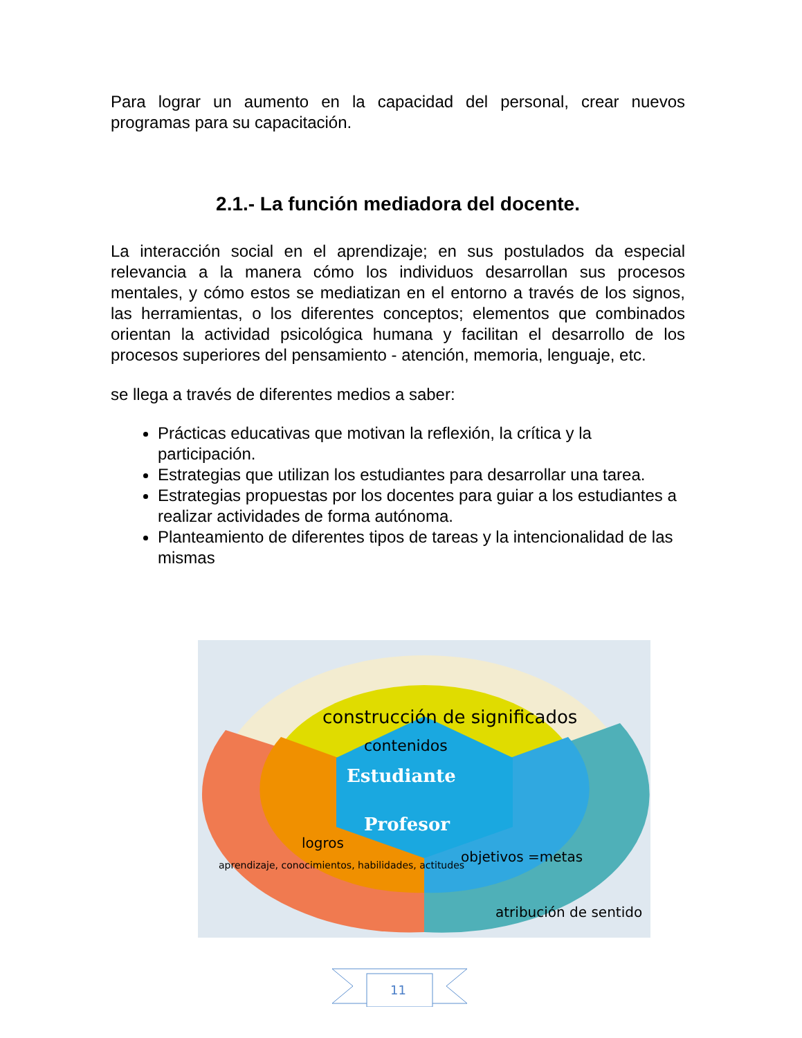Para lograr un aumento en la capacidad del personal, crear nuevos programas para su capacitación.
2.1.- La función mediadora del docente.
La interacción social en el aprendizaje; en sus postulados da especial relevancia a la manera cómo los individuos desarrollan sus procesos mentales, y cómo estos se mediatizan en el entorno a través de los signos, las herramientas, o los diferentes conceptos; elementos que combinados orientan la actividad psicológica humana y facilitan el desarrollo de los procesos superiores del pensamiento - atención, memoria, lenguaje, etc.
se llega a través de diferentes medios a saber:
Prácticas educativas que motivan la reflexión, la crítica y la participación.
Estrategias que utilizan los estudiantes para desarrollar una tarea.
Estrategias propuestas por los docentes para guiar a los estudiantes a realizar actividades de forma autónoma.
Planteamiento de diferentes tipos de tareas y la intencionalidad de las mismas
construcción de significados
contenidos
Estudiante
Profesor
logros
objetivos =metas
aprendizaje, conocimientos, habilidades, actitudes
atribución de sentido
11